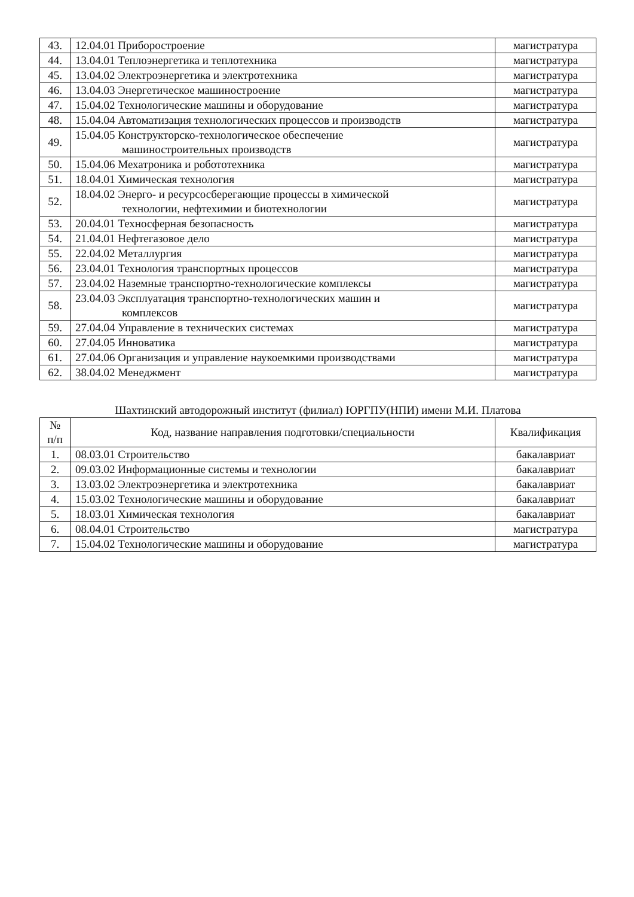| 43. | 12.04.01 Приборостроение | магистратура |
| 44. | 13.04.01 Теплоэнергетика и теплотехника | магистратура |
| 45. | 13.04.02 Электроэнергетика и электротехника | магистратура |
| 46. | 13.04.03 Энергетическое машиностроение | магистратура |
| 47. | 15.04.02 Технологические машины и оборудование | магистратура |
| 48. | 15.04.04 Автоматизация технологических процессов и производств | магистратура |
| 49. | 15.04.05 Конструкторско-технологическое обеспечение машиностроительных производств | магистратура |
| 50. | 15.04.06 Мехатроника и робототехника | магистратура |
| 51. | 18.04.01 Химическая технология | магистратура |
| 52. | 18.04.02 Энерго- и ресурсосберегающие процессы в химической технологии, нефтехимии и биотехнологии | магистратура |
| 53. | 20.04.01 Техносферная безопасность | магистратура |
| 54. | 21.04.01 Нефтегазовое дело | магистратура |
| 55. | 22.04.02 Металлургия | магистратура |
| 56. | 23.04.01 Технология транспортных процессов | магистратура |
| 57. | 23.04.02 Наземные транспортно-технологические комплексы | магистратура |
| 58. | 23.04.03 Эксплуатация транспортно-технологических машин и комплексов | магистратура |
| 59. | 27.04.04 Управление в технических системах | магистратура |
| 60. | 27.04.05 Инноватика | магистратура |
| 61. | 27.04.06 Организация и управление наукоемкими производствами | магистратура |
| 62. | 38.04.02 Менеджмент | магистратура |
Шахтинский автодорожный институт (филиал) ЮРГПУ(НПИ) имени М.И. Платова
| № п/п | Код, название направления подготовки/специальности | Квалификация |
| --- | --- | --- |
| 1. | 08.03.01 Строительство | бакалавриат |
| 2. | 09.03.02 Информационные системы и технологии | бакалавриат |
| 3. | 13.03.02 Электроэнергетика и электротехника | бакалавриат |
| 4. | 15.03.02 Технологические машины и оборудование | бакалавриат |
| 5. | 18.03.01 Химическая технология | бакалавриат |
| 6. | 08.04.01 Строительство | магистратура |
| 7. | 15.04.02 Технологические машины и оборудование | магистратура |